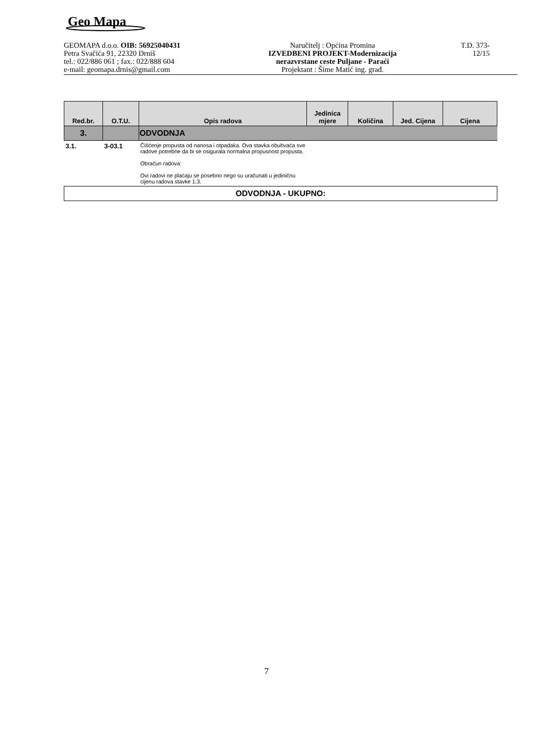Geo Mapa
GEOMAPA d.o.o. OIB: 56925040431
Petra Svačića 91, 22320 Drniš
tel.: 022/886 061 ; fax.: 022/888 604
e-mail: geomapa.drnis@gmail.com
Naručitelj : Općina Promina
IZVEDBENI PROJEKT-Modernizacija
nerazvrstane ceste Puljane - Paraći
Projektant : Šime Matić ing. građ.
T.D. 373-12/15
| Red.br. | O.T.U. | Opis radova | Jedinica mjere | Količina | Jed. Cijena | Cijena |
| --- | --- | --- | --- | --- | --- | --- |
| 3. | | ODVODNJA | | | | |
| 3.1. | 3-03.1 | Čišćenje propusta od nanosa i otpadaka. Ova stavka obuhvaća sve radove potrebne da bi se osigurala normalna propusnost propusta. Obračun radova: Ovi radovi ne plaćaju se posebno nego su uračunati u jediničnu cijenu radova stavke 1.3. | | | | |
| ODVODNJA - UKUPNO: | | | | | | |
7